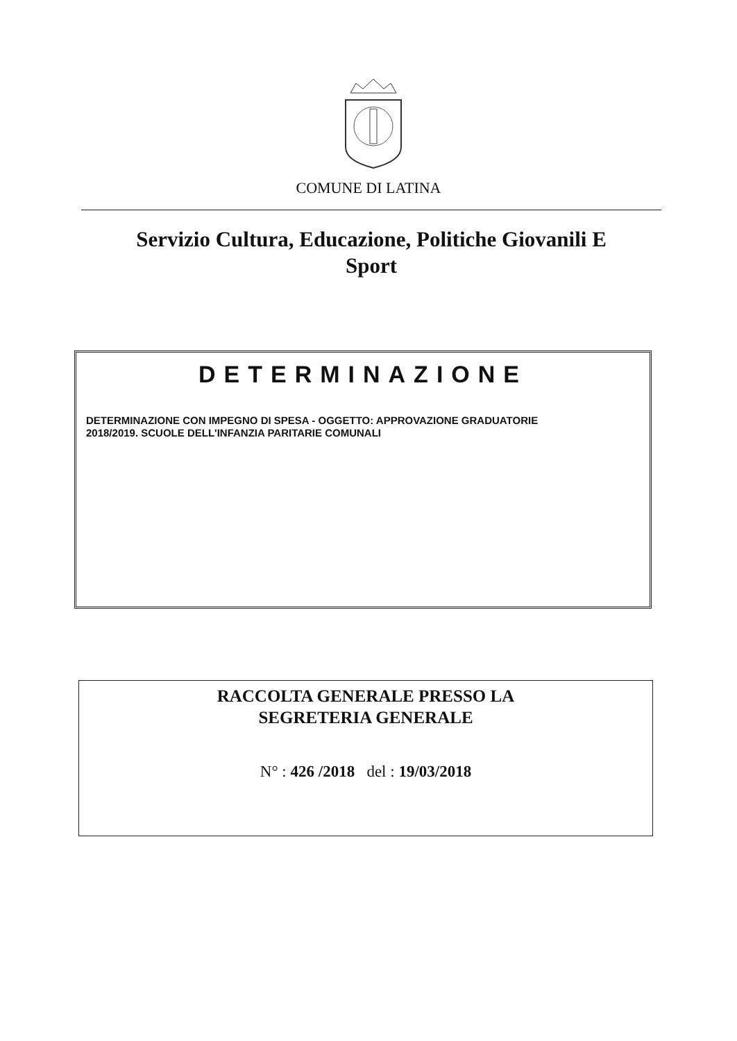COMUNE DI LATINA
Servizio Cultura, Educazione, Politiche Giovanili E
Sport
DETERMINAZIONE
DETERMINAZIONE CON IMPEGNO DI SPESA - OGGETTO: APPROVAZIONE GRADUATORIE
2018/2019. SCUOLE DELL'INFANZIA PARITARIE COMUNALI
RACCOLTA GENERALE PRESSO LA
SEGRETERIA GENERALE
N° : 426 /2018 del : 19/03/2018